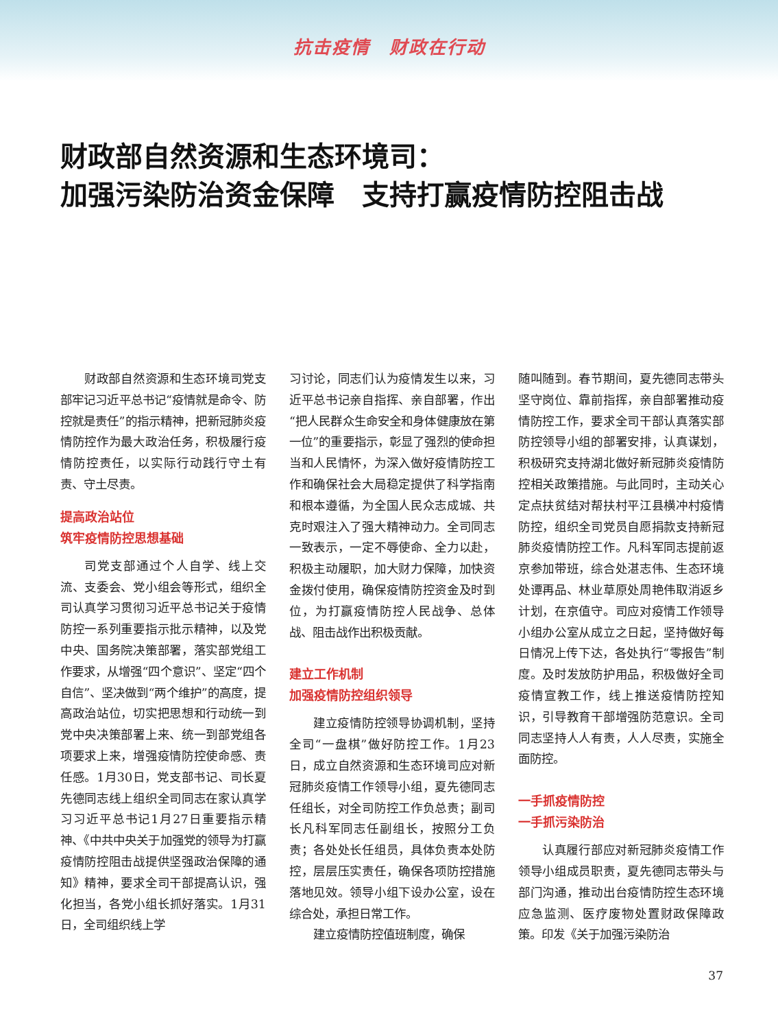抗击疫情　财政在行动
财政部自然资源和生态环境司：
加强污染防治资金保障　支持打赢疫情防控阻击战
财政部自然资源和生态环境司党支部牢记习近平总书记“疫情就是命令、防控就是责任”的指示精神，把新冠肺炎疫情防控作为最大政治任务，积极履行疫情防控责任，以实际行动践行守土有责、守土尽责。
提高政治站位
筑牢疫情防控思想基础
司党支部通过个人自学、线上交流、支委会、党小组会等形式，组织全司认真学习贯彻习近平总书记关于疫情防控一系列重要指示批示精神，以及党中央、国务院决策部署，落实部党组工作要求，从增强“四个意识”、坚定“四个自信”、坚决做到“两个维护”的高度，提高政治站位，切实把思想和行动统一到党中央决策部署上来、统一到部党组各项要求上来，增强疫情防控使命感、责任感。1月30日，党支部书记、司长夏先德同志线上组织全司同志在家认真学习习近平总书记1月27日重要指示精神、《中共中央关于加强党的领导为打赢疫情防控阻击战提供坚强政治保障的通知》精神，要求全司干部提高认识，强化担当，各党小组长抓好落实。1月31日，全司组织线上学
习讨论，同志们认为疫情发生以来，习近平总书记亲自指挥、亲自部署，作出“把人民群众生命安全和身体健康放在第一位”的重要指示，彰显了强烈的使命担当和人民情怀，为深入做好疫情防控工作和确保社会大局稳定提供了科学指南和根本遵循，为全国人民众志成城、共克时艰注入了强大精神动力。全司同志一致表示，一定不辱使命、全力以赴，积极主动履职，加大财力保障，加快资金拨付使用，确保疫情防控资金及时到位，为打赢疫情防控人民战争、总体战、阻击战作出积极贡献。
建立工作机制
加强疫情防控组织领导
建立疫情防控领导协调机制，坚持全司“一盘棋”做好防控工作。1月23日，成立自然资源和生态环境司应对新冠肺炎疫情工作领导小组，夏先德同志任组长，对全司防控工作负总责；副司长凡科军同志任副组长，按照分工负责；各处处长任组员，具体负责本处防控，层层压实责任，确保各项防控措施落地见效。领导小组下设办公室，设在综合处，承担日常工作。
建立疫情防控值班制度，确保
随叫随到。春节期间，夏先德同志带头坚守岗位、靠前指挥，亲自部署推动疫情防控工作，要求全司干部认真落实部防控领导小组的部署安排，认真谋划，积极研究支持湖北做好新冠肺炎疫情防控相关政策措施。与此同时，主动关心定点扶贫结对帮扶村平江县横冲村疫情防控，组织全司党员自愿捐款支持新冠肺炎疫情防控工作。凡科军同志提前返京参加带班，综合处湛志伟、生态环境处谭再品、林业草原处周艳伟取消返乡计划，在京值守。司应对疫情工作领导小组办公室从成立之日起，坚持做好每日情况上传下达，各处执行“零报告”制度。及时发放防护用品，积极做好全司疫情宣教工作，线上推送疫情防控知识，引导教育干部增强防范意识。全司同志坚持人人有责，人人尽责，实施全面防控。
一手抓疫情防控
一手抓污染防治
认真履行部应对新冠肺炎疫情工作领导小组成员职责，夏先德同志带头与部门沟通，推动出台疫情防控生态环境应急监测、医疗废物处置财政保障政策。印发《关于加强污染防治
37